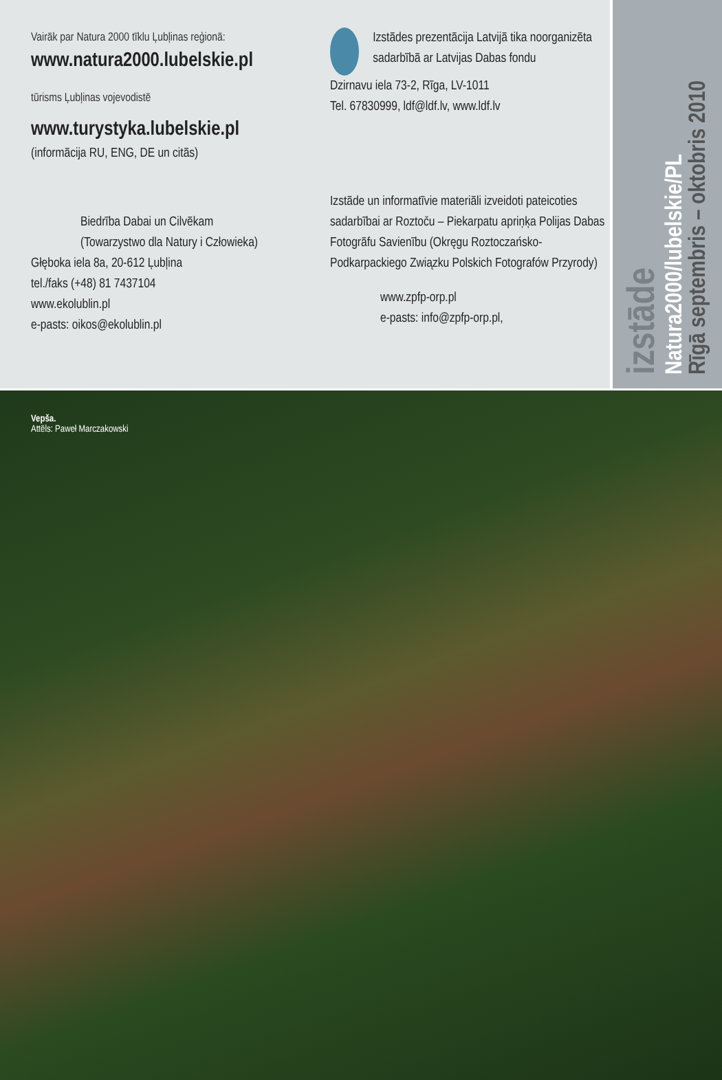Vairāk par Natura 2000 tīklu Ļubļinas reģionā:
www.natura2000.lubelskie.pl
tūrisms Ļubļinas vojevodistē
www.turystyka.lubelskie.pl
(informācija RU, ENG, DE un citās)
Biedrība Dabai un Cilvēkam
(Towarzystwo dla Natury i Człowieka)
Głęboka iela 8a, 20-612 Ļubļina
tel./faks (+48) 81 7437104
www.ekolublin.pl
e-pasts: oikos@ekolublin.pl
Izstādes prezentācija Latvijā tika noorganizēta sadarbībā ar Latvijas Dabas fondu
Dzirnavu iela 73-2, Rīga, LV-1011
Tel. 67830999, ldf@ldf.lv, www.ldf.lv
Izstāde un informatīvie materiāli izveidoti pateicoties sadarbībai ar Roztoču – Piekarpatu apriņķa Polijas Dabas Fotogrāfu Savienību (Okręgu Roztoczańsko-Podkarpackiego Związku Polskich Fotografów Przyrody)
www.zpfp-orp.pl
e-pasts: info@zpfp-orp.pl,
izstāde
Natura2000/lubelskie/PL
Rīgā septembris – oktobris 2010
Vepša.
Attēls: Paweł Marczakowski